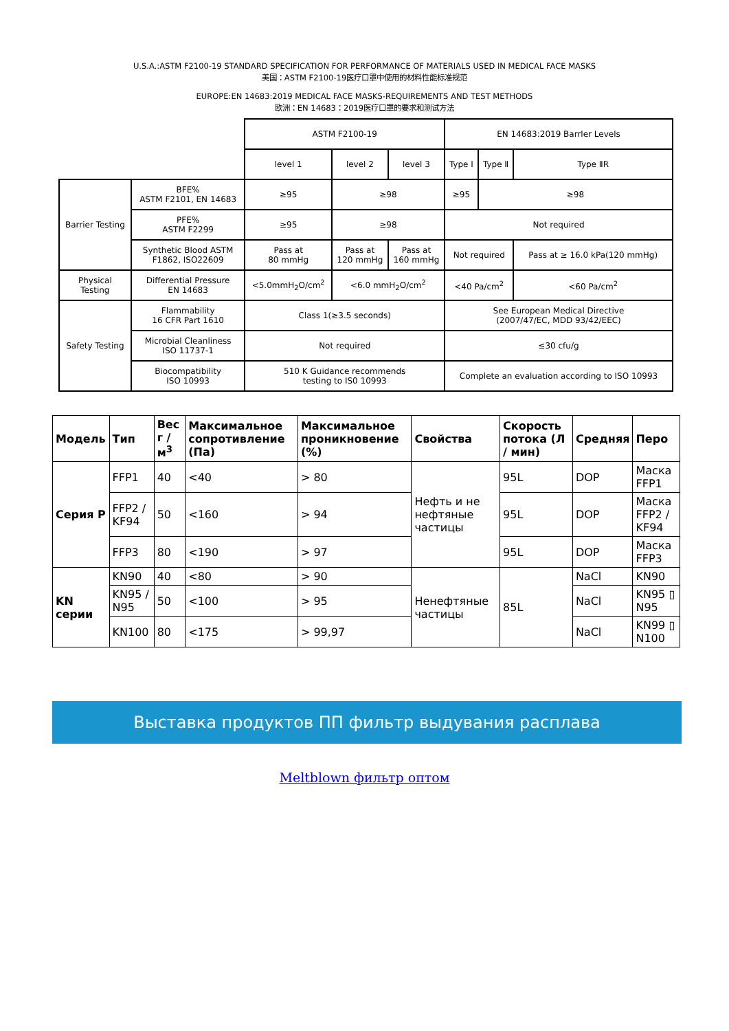U.S.A.:ASTM F2100-19 STANDARD SPECIFICATION FOR PERFORMANCE OF MATERIALS USED IN MEDICAL FACE MASKS
美国：ASTM F2100-19医疗口罩中使用的材料性能标准规范
EUROPE:EN 14683:2019 MEDICAL FACE MASKS-REQUIREMENTS AND TEST METHODS
欧洲：EN 14683：2019医疗口罩的要求和测试方法
| | | ASTM F2100-19 | | | EN 14683:2019 Barrler Levels | | |
| | | level 1 | level 2 | level 3 | Type Ⅰ | Type Ⅱ | Type ⅡR |
| Barrier Testing | BFE% ASTM F2101, EN 14683 | ≥95 | ≥98 | | ≥95 | ≥98 | |
| | PFE% ASTM F2299 | ≥95 | ≥98 | | Not required | | |
| | Synthetic Blood ASTM F1862, ISO22609 | Pass at 80 mmHg | Pass at 120 mmHg | Pass at 160 mmHg | Not required | | Pass at ≥ 16.0 kPa(120 mmHg) |
| Physical Testing | Differential Pressure EN 14683 | <5.0mmH<sub>2</sub>O/cm<sup>2</sup> | <6.0 mmH<sub>2</sub>O/cm<sup>2</sup> | | <40 Pa/cm<sup>2</sup> | | <60 Pa/cm<sup>2</sup> |
| Safety Testing | Flammability 16 CFR Part 1610 | Class 1(≥3.5 seconds) | | | See European Medical Directive (2007/47/EC, MDD 93/42/EEC) | | |
| | Microbial Cleanliness ISO 11737-1 | Not required | | | ≤30 cfu/g | | |
| | Biocompatibility ISO 10993 | 510 K Guidance recommends testing to IS0 10993 | | | Complete an evaluation according to ISO 10993 | | |
| Модель | Тип | Вес г / м<sup>3</sup> | Максимальное сопротивление (Па) | Максимальное проникновение (%) | Свойства | Скорость потока (Л / мин) | Средняя | Перо |
| --- | --- | --- | --- | --- | --- | --- | --- | --- |
| Серия P | FFP1 | 40 | <40 | > 80 | Нефть и не нефтяные частицы | 95L | DOP | Маска FFP1 |
| | FFP2 / KF94 | 50 | <160 | > 94 | | 95L | DOP | Маска FFP2 / KF94 |
| | FFP3 | 80 | <190 | > 97 | | 95L | DOP | Маска FFP3 |
| KN серии | KN90 | 40 | <80 | > 90 | Ненефтяные частицы | 85L | NaCl | KN90 |
| | KN95 / N95 | 50 | <100 | > 95 | | | NaCl | KN95 ▯ N95 |
| | KN100 | 80 | <175 | > 99,97 | | | NaCl | KN99 ▯ N100 |
Выставка продуктов ПП фильтр выдувания расплава
Meltblown фильтр оптом